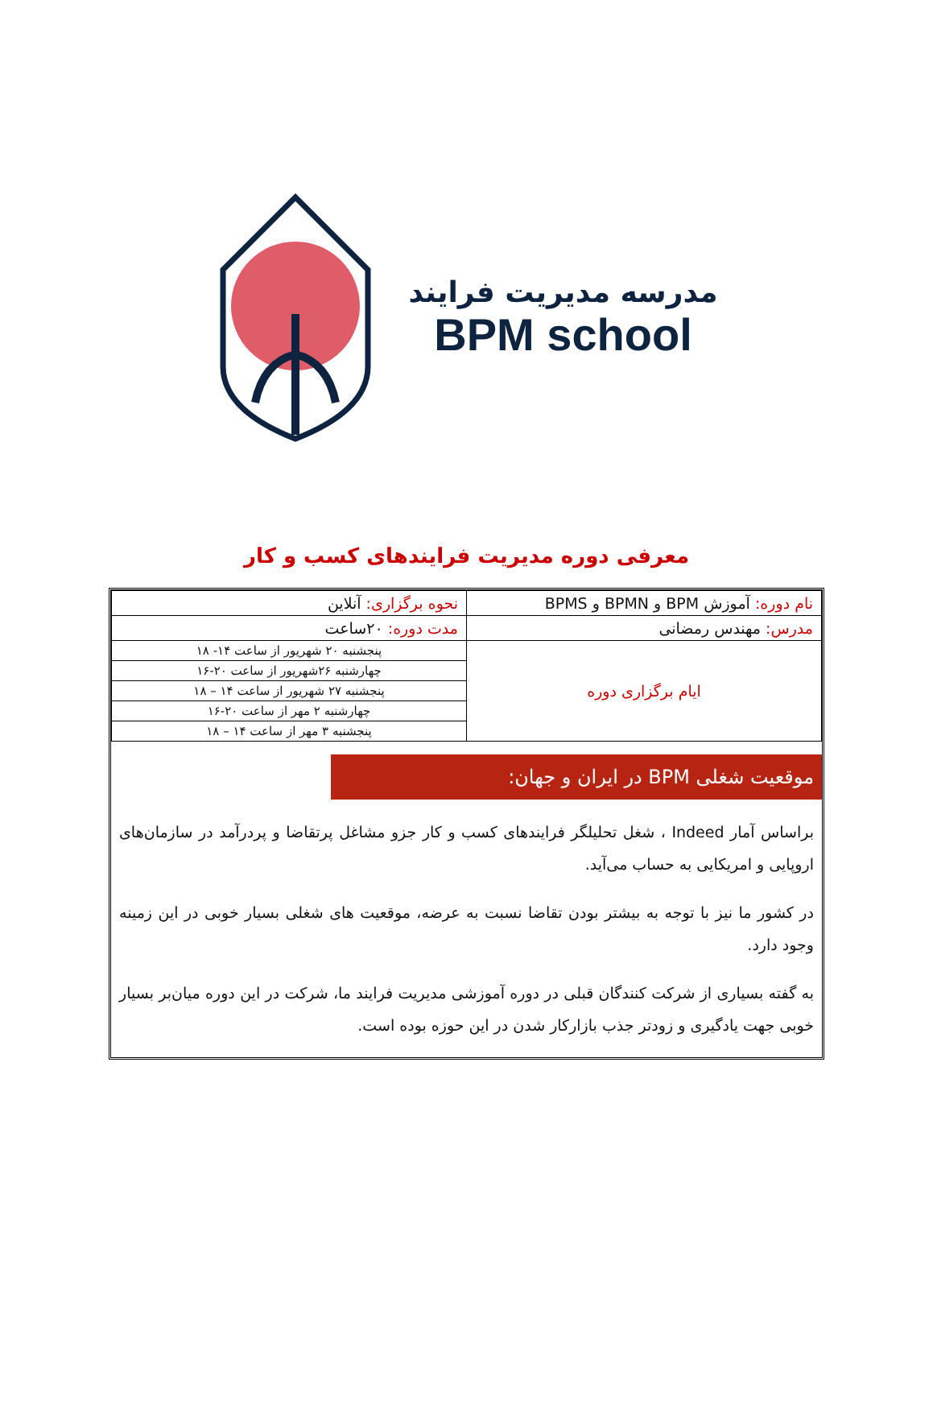مدرسه مدیریت فرایند
BPM school
معرفی دوره مدیریت فرایندهای کسب و کار
| نام دوره: آموزش BPM و BPMN و BPMS | نحوه برگزاری: آنلاین |
| مدرس: مهندس رمضانی | مدت دوره: ۲۰ساعت |
| ایام برگزاری دوره | پنجشنبه ۲۰ شهریور از ساعت ۱۴- ۱۸ |
| | چهارشنبه ۲۶شهریور از ساعت ۲۰-۱۶ |
| | پنجشنبه ۲۷ شهریور از ساعت ۱۴ – ۱۸ |
| | چهارشنبه ۲ مهر از ساعت ۲۰-۱۶ |
| | پنجشنبه ۳ مهر از ساعت ۱۴ – ۱۸ |
موقعیت شغلی BPM در ایران و جهان:
براساس آمار Indeed ، شغل تحلیلگر فرایندهای کسب و کار جزو مشاغل پرتقاضا و پردرآمد در سازمان‌های اروپایی و امریکایی به حساب می‌آید.
در کشور ما نیز با توجه به بیشتر بودن تقاضا نسبت به عرضه، موقعیت های شغلی بسیار خوبی در این زمینه وجود دارد.
به گفته بسیاری از شرکت کنندگان قبلی در دوره آموزشی مدیریت فرایند ما، شرکت در این دوره میان‌بر بسیار خوبی جهت یادگیری و زودتر جذب بازارکار شدن در این حوزه بوده است.